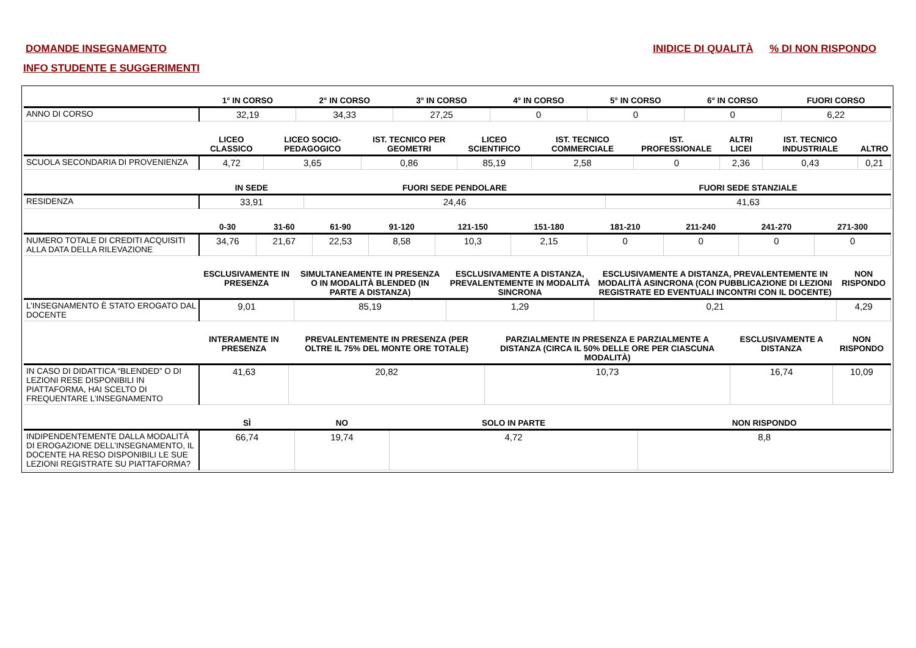DOMANDE INSEGNAMENTO
INIDICE DI QUALITÀ % DI NON RISPONDO
INFO STUDENTE E SUGGERIMENTI
| | 1° IN CORSO | 2° IN CORSO | 3° IN CORSO | 4° IN CORSO | 5° IN CORSO | 6° IN CORSO | FUORI CORSO |
| --- | --- | --- | --- | --- | --- | --- | --- |
| ANNO DI CORSO | 32,19 | 34,33 | 27,25 | 0 | 0 | 0 | 6,22 |
| | LICEO CLASSICO | LICEO SOCIO-PEDAGOGICO | IST. TECNICO PER GEOMETRI | LICEO SCIENTIFICO | IST. TECNICO COMMERCIALE | IST. PROFESSIONALE | ALTRI LICEI | IST. TECNICO INDUSTRIALE | ALTRO |
| --- | --- | --- | --- | --- | --- | --- | --- | --- | --- |
| SCUOLA SECONDARIA DI PROVENIENZA | 4,72 | 3,65 | 0,86 | 85,19 | 2,58 | 0 | 2,36 | 0,43 | 0,21 |
| | IN SEDE | FUORI SEDE PENDOLARE | FUORI SEDE STANZIALE |
| --- | --- | --- | --- |
| RESIDENZA | 33,91 | 24,46 | 41,63 |
| | 0-30 | 31-60 | 61-90 | 91-120 | 121-150 | 151-180 | 181-210 | 211-240 | 241-270 | 271-300 |
| --- | --- | --- | --- | --- | --- | --- | --- | --- | --- | --- |
| NUMERO TOTALE DI CREDITI ACQUISITI ALLA DATA DELLA RILEVAZIONE | 34,76 | 21,67 | 22,53 | 8,58 | 10,3 | 2,15 | 0 | 0 | 0 | 0 |
| | ESCLUSIVAMENTE IN PRESENZA | SIMULTANEAMENTE IN PRESENZA O IN MODALITÀ BLENDED (IN PARTE A DISTANZA) | ESCLUSIVAMENTE A DISTANZA, PREVALENTEMENTE IN MODALITÀ SINCRONA | ESCLUSIVAMENTE A DISTANZA, PREVALENTEMENTE IN MODALITÀ ASINCRONA (CON PUBBLICAZIONE DI LEZIONI REGISTRATE ED EVENTUALI INCONTRI CON IL DOCENTE) | NON RISPONDO |
| --- | --- | --- | --- | --- | --- |
| L’INSEGNAMENTO È STATO EROGATO DAL DOCENTE | 9,01 | 85,19 | 1,29 | 0,21 | 4,29 |
| | INTERAMENTE IN PRESENZA | PREVALENTEMENTE IN PRESENZA (PER OLTRE IL 75% DEL MONTE ORE TOTALE) | PARZIALMENTE IN PRESENZA E PARZIALMENTE A DISTANZA (CIRCA IL 50% DELLE ORE PER CIASCUNA MODALITÀ) | ESCLUSIVAMENTE A DISTANZA | NON RISPONDO |
| --- | --- | --- | --- | --- | --- |
| IN CASO DI DIDATTICA “BLENDED” O DI LEZIONI RESE DISPONIBILI IN PIATTAFORMA, HAI SCELTO DI FREQUENTARE L’INSEGNAMENTO | 41,63 | 20,82 | 10,73 | 16,74 | 10,09 |
| | SÌ | NO | SOLO IN PARTE | NON RISPONDO |
| --- | --- | --- | --- | --- |
| INDIPENDENTEMENTE DALLA MODALITÀ DI EROGAZIONE DELL’INSEGNAMENTO, IL DOCENTE HA RESO DISPONIBILI LE SUE LEZIONI REGISTRATE SU PIATTAFORMA? | 66,74 | 19,74 | 4,72 | 8,8 |